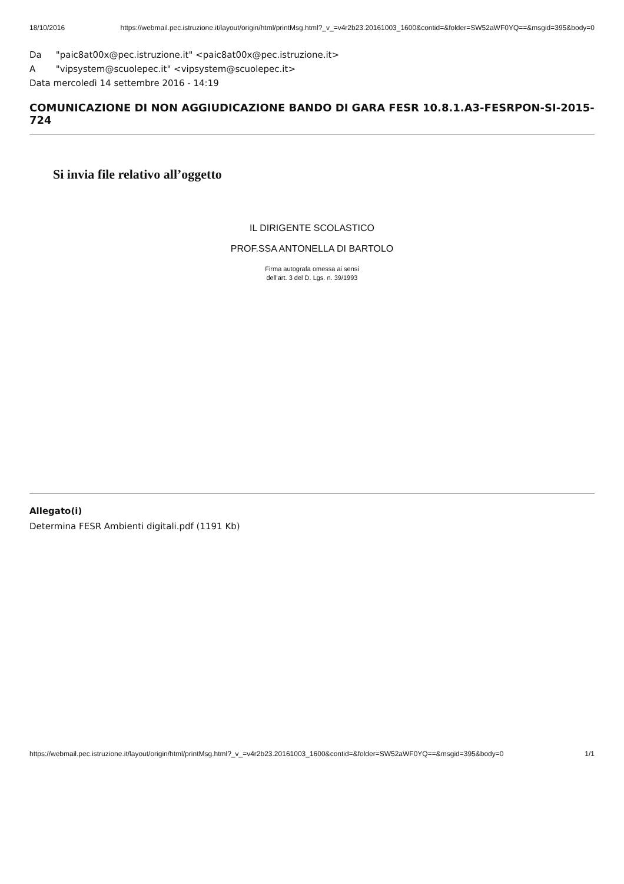18/10/2016 https://webmail.pec.istruzione.it/layout/origin/html/printMsg.html?_v_=v4r2b23.20161003_1600&contid=&folder=SW52aWF0YQ==&msgid=395&body=0
Da "paic8at00x@pec.istruzione.it" <paic8at00x@pec.istruzione.it>
A "vipsystem@scuolepec.it" <vipsystem@scuolepec.it>
Data mercoledì 14 settembre 2016 - 14:19
COMUNICAZIONE DI NON AGGIUDICAZIONE BANDO DI GARA FESR 10.8.1.A3-FESRPON-SI-2015-724
Si invia file relativo all’oggetto
IL DIRIGENTE SCOLASTICO
PROF.SSA ANTONELLA DI BARTOLO
Firma autografa omessa ai sensi
dell'art. 3 del D. Lgs. n. 39/1993
Allegato(i)
Determina FESR Ambienti digitali.pdf (1191 Kb)
https://webmail.pec.istruzione.it/layout/origin/html/printMsg.html?_v_=v4r2b23.20161003_1600&contid=&folder=SW52aWF0YQ==&msgid=395&body=0 1/1